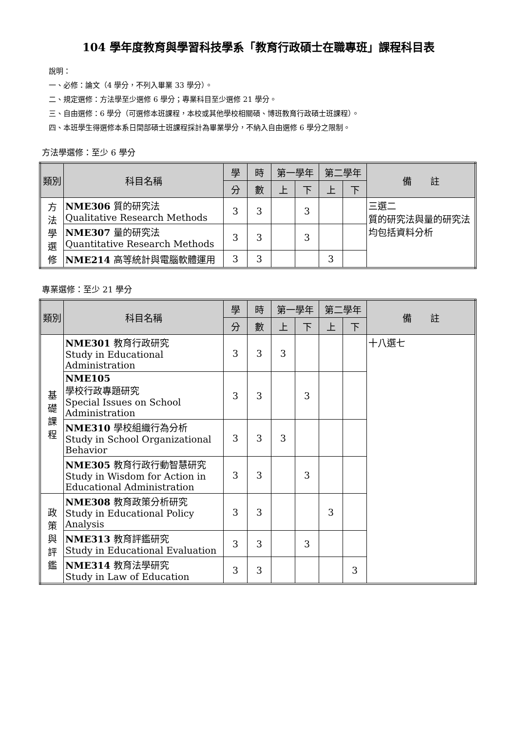104 學年度教育與學習科技學系「教育行政碩士在職專班」課程科目表
說明：
一、必修：論文（4 學分，不列入畢業 33 學分）。
二、規定選修：方法學至少選修 6 學分；專業科目至少選修 21 學分。
三、自由選修：6 學分（可選修本班課程，本校或其他學校相關碩、博班教育行政碩士班課程）。
四、本班學生得選修本系日間部碩士班課程採計為畢業學分，不納入自由選修 6 學分之限制。
方法學選修：至少 6 學分
| 類別 | 科目名稱 | 學 | 時 | 第一學年 | | 第二學年 | | 備 註 |
| --- | --- | --- | --- | --- | --- | --- | --- | --- |
| | | 分 | 數 | 上 | 下 | 上 | 下 | |
| 方 法 學 選 修 | NME306 質的研究法 Qualitative Research Methods | 3 | 3 | | 3 | | | 三選二 質的研究法與量的研究法均包括資料分析 |
| | NME307 量的研究法 Quantitative Research Methods | 3 | 3 | | 3 | | | |
| | NME214 高等統計與電腦軟體運用 | 3 | 3 | | | 3 | | |
專業選修：至少 21 學分
| 類別 | 科目名稱 | 學 | 時 | 第一學年 | | 第二學年 | | 備 註 |
| --- | --- | --- | --- | --- | --- | --- | --- | --- |
| | | 分 | 數 | 上 | 下 | 上 | 下 | |
| 基 礎 課 程 | NME301 教育行政研究 Study in Educational Administration | 3 | 3 | 3 | | | | 十八選七 |
| | NME105 學校行政專題研究 Special Issues on School Administration | 3 | 3 | | 3 | | | |
| | NME310 學校組織行為分析 Study in School Organizational Behavior | 3 | 3 | 3 | | | | |
| | NME305 教育行政行動智慧研究 Study in Wisdom for Action in Educational Administration | 3 | 3 | | 3 | | | |
| 政 策 與 評 鑑 | NME308 教育政策分析研究 Study in Educational Policy Analysis | 3 | 3 | | | 3 | | |
| | NME313 教育評鑑研究 Study in Educational Evaluation | 3 | 3 | | 3 | | | |
| | NME314 教育法學研究 Study in Law of Education | 3 | 3 | | | | 3 | |